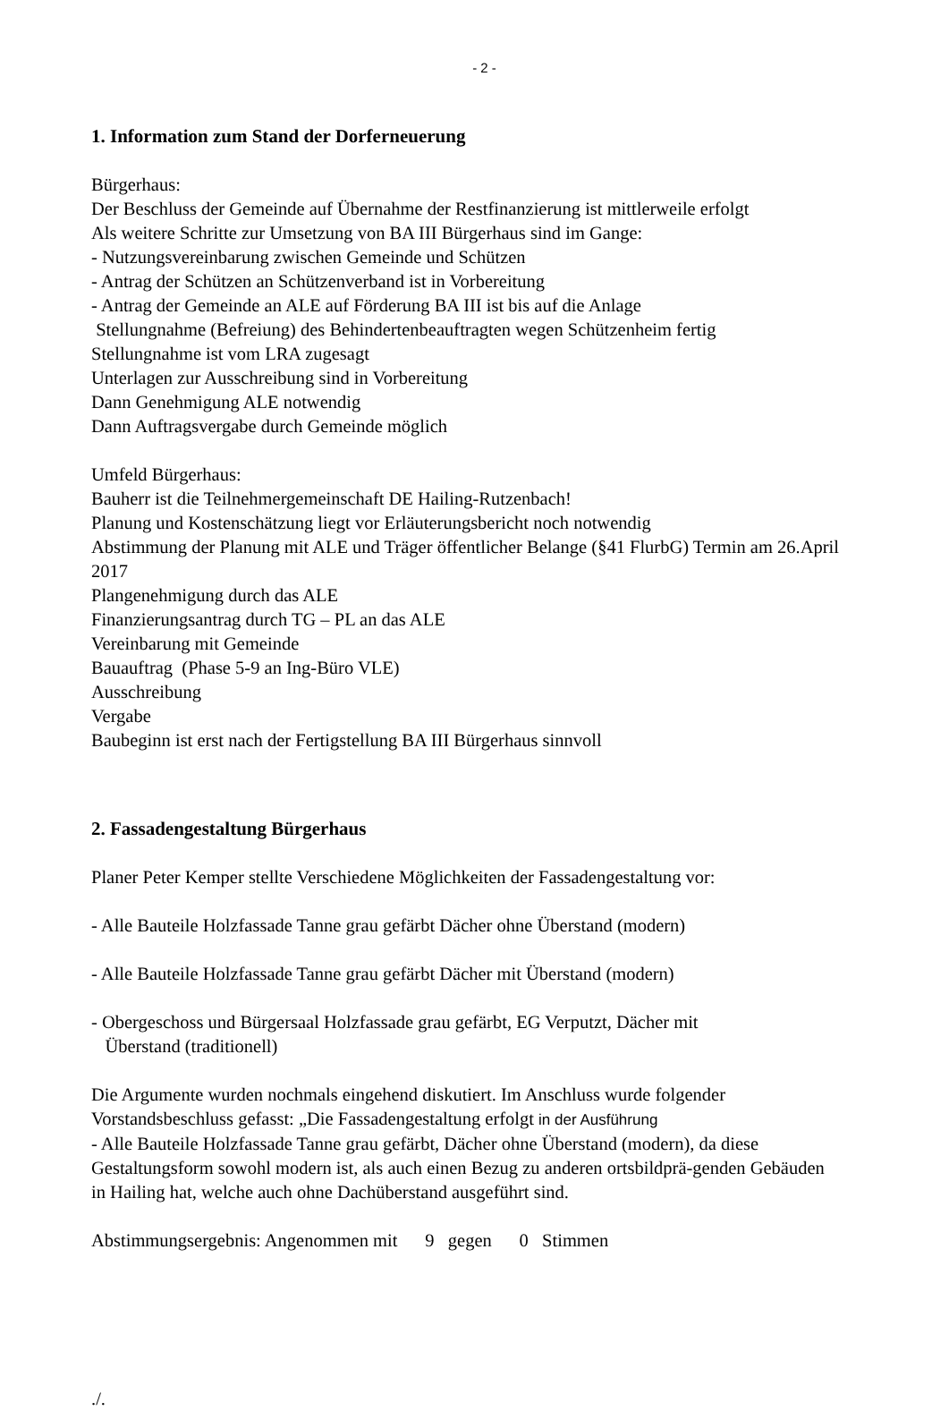- 2 -
1. Information zum Stand der Dorferneuerung
Bürgerhaus:
Der Beschluss der Gemeinde auf Übernahme der Restfinanzierung ist mittlerweile erfolgt
Als weitere Schritte zur Umsetzung von BA III Bürgerhaus sind im Gange:
- Nutzungsvereinbarung zwischen Gemeinde und Schützen
- Antrag der Schützen an Schützenverband ist in Vorbereitung
- Antrag der Gemeinde an ALE auf Förderung BA III ist bis auf die Anlage
Stellungnahme (Befreiung) des Behindertenbeauftragten wegen Schützenheim fertig
Stellungnahme ist vom LRA zugesagt
Unterlagen zur Ausschreibung sind in Vorbereitung
Dann Genehmigung ALE notwendig
Dann Auftragsvergabe durch Gemeinde möglich
Umfeld Bürgerhaus:
Bauherr ist die Teilnehmergemeinschaft DE Hailing-Rutzenbach!
Planung und Kostenschätzung liegt vor Erläuterungsbericht noch notwendig
Abstimmung der Planung mit ALE und Träger öffentlicher Belange (§41 FlurbG) Termin am 26.April 2017
Plangenehmigung durch das ALE
Finanzierungsantrag durch TG – PL an das ALE
Vereinbarung mit Gemeinde
Bauauftrag (Phase 5-9 an Ing-Büro VLE)
Ausschreibung
Vergabe
Baubeginn ist erst nach der Fertigstellung BA III Bürgerhaus sinnvoll
2. Fassadengestaltung Bürgerhaus
Planer Peter Kemper stellte Verschiedene Möglichkeiten der Fassadengestaltung vor:
- Alle Bauteile Holzfassade Tanne grau gefärbt Dächer ohne Überstand (modern)
- Alle Bauteile Holzfassade Tanne grau gefärbt Dächer mit Überstand (modern)
- Obergeschoss und Bürgersaal Holzfassade grau gefärbt, EG Verputzt, Dächer mit
Überstand (traditionell)
Die Argumente wurden nochmals eingehend diskutiert. Im Anschluss wurde folgender Vorstandsbeschluss gefasst: „Die Fassadengestaltung erfolgt in der Ausführung
- Alle Bauteile Holzfassade Tanne grau gefärbt, Dächer ohne Überstand (modern), da diese Gestaltungsform sowohl modern ist, als auch einen Bezug zu anderen ortsbildprä-genden Gebäuden in Hailing hat, welche auch ohne Dachüberstand ausgeführt sind.
Abstimmungsergebnis: Angenommen mit 9 gegen 0 Stimmen
./.